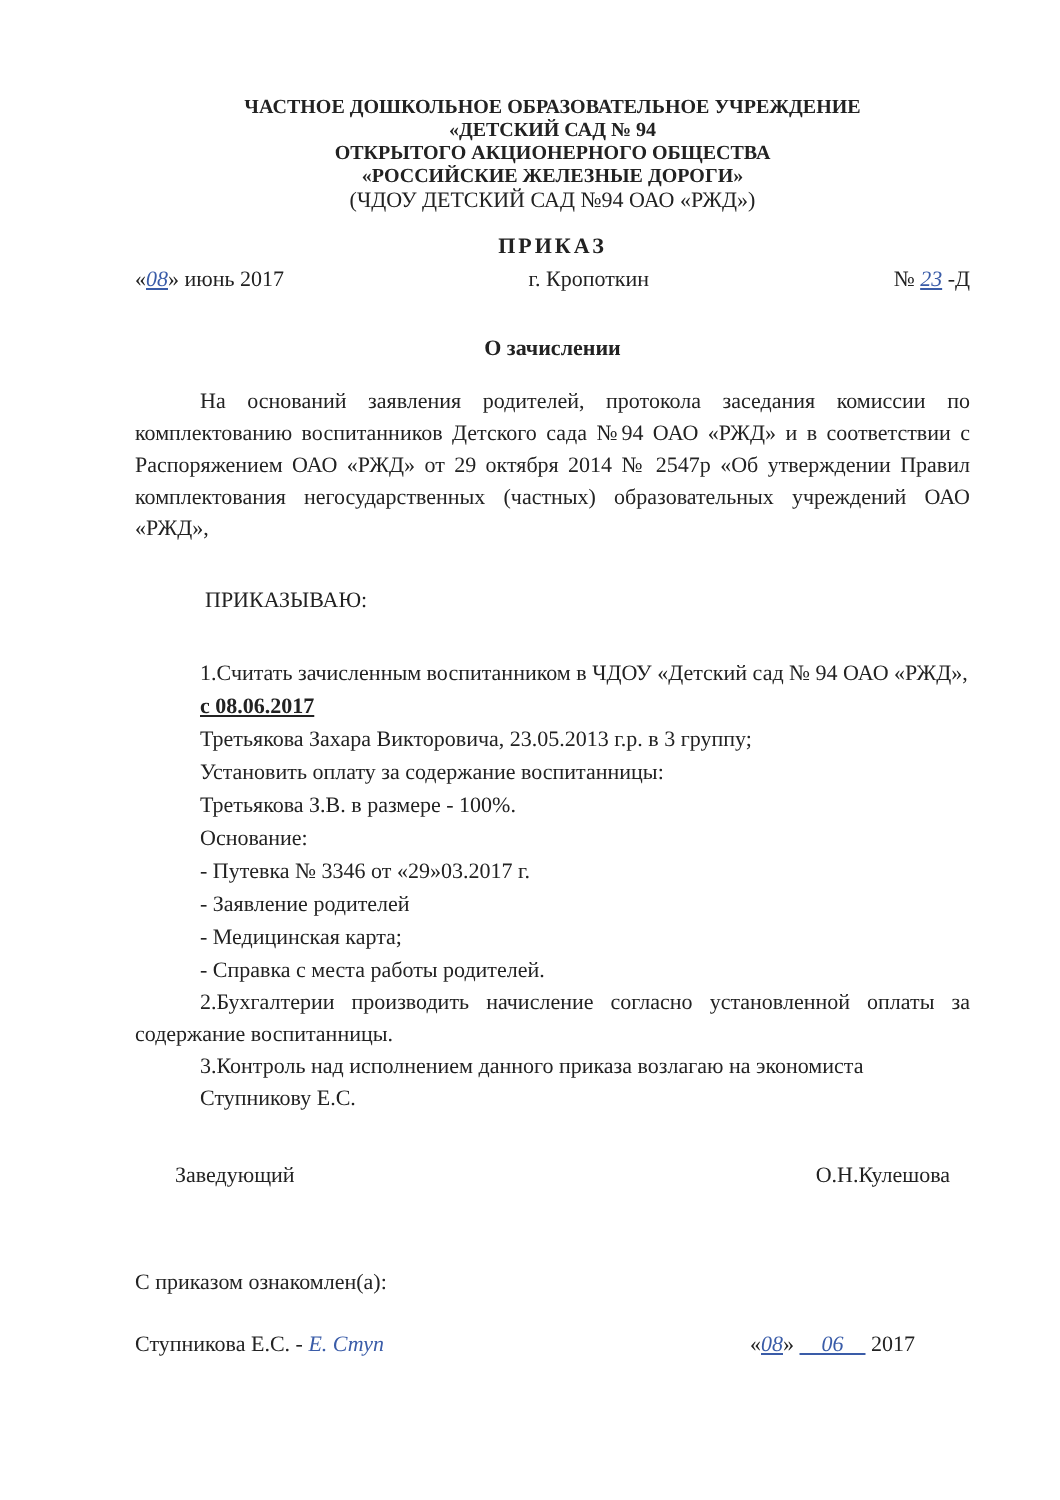ЧАСТНОЕ ДОШКОЛЬНОЕ ОБРАЗОВАТЕЛЬНОЕ УЧРЕЖДЕНИЕ
«ДЕТСКИЙ САД № 94
ОТКРЫТОГО АКЦИОНЕРНОГО ОБЩЕСТВА
«РОССИЙСКИЕ ЖЕЛЕЗНЫЕ ДОРОГИ»
(ЧДОУ ДЕТСКИЙ САД №94 ОАО «РЖД»)
ПРИКАЗ
«08» июнь 2017 г. Кропоткин № 23 -Д
О зачислении
На оснований заявления родителей, протокола заседания комиссии по комплектованию воспитанников Детского сада №94 ОАО «РЖД» и в соответствии с Распоряжением ОАО «РЖД» от 29 октября 2014 № 2547р «Об утверждении Правил комплектования негосударственных (частных) образовательных учреждений ОАО «РЖД»,
ПРИКАЗЫВАЮ:
1.Считать зачисленным воспитанником в ЧДОУ «Детский сад № 94 ОАО «РЖД»,
с 08.06.2017
Третьякова Захара Викторовича, 23.05.2013 г.р. в 3 группу;
Установить оплату за содержание воспитанницы:
Третьякова З.В. в размере - 100%.
Основание:
- Путевка № 3346 от «29»03.2017 г.
- Заявление родителей
- Медицинская карта;
- Справка с места работы родителей.
2.Бухгалтерии производить начисление согласно установленной оплаты за содержание воспитанницы.
3.Контроль над исполнением данного приказа возлагаю на экономиста Ступникову Е.С.
Заведующий О.Н.Кулешова
С приказом ознакомлен(а):
Ступникова Е.С. - Е. Ступ «08» 06 2017